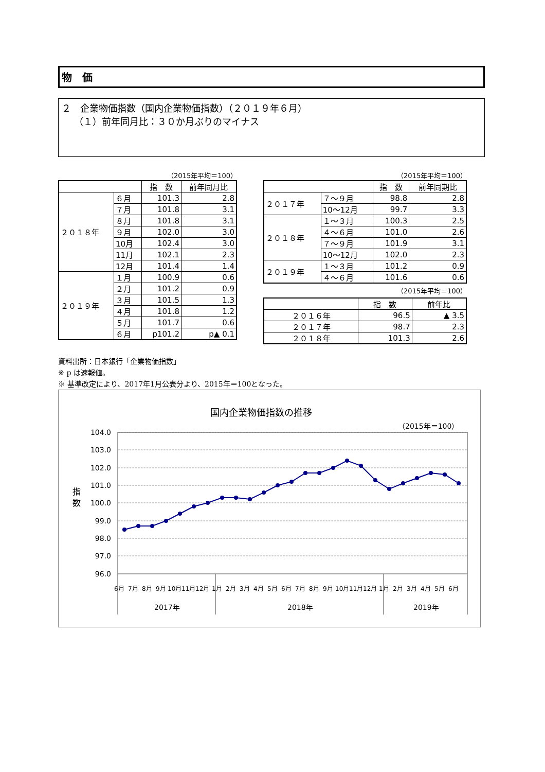物　価
２　企業物価指数（国内企業物価指数）（２０１９年６月）
（１）前年同月比：３０か月ぶりのマイナス
（2015年平均＝100）
| | | 指 数 | 前年同月比 |
| --- | --- | --- | --- |
| ２０１８年 | ６月 | 101.3 | 2.8 |
| | ７月 | 101.8 | 3.1 |
| | ８月 | 101.8 | 3.1 |
| | ９月 | 102.0 | 3.0 |
| | 10月 | 102.4 | 3.0 |
| | 11月 | 102.1 | 2.3 |
| | 12月 | 101.4 | 1.4 |
| ２０１９年 | １月 | 100.9 | 0.6 |
| | ２月 | 101.2 | 0.9 |
| | ３月 | 101.5 | 1.3 |
| | ４月 | 101.8 | 1.2 |
| | ５月 | 101.7 | 0.6 |
| | ６月 | p101.2 | p▲ 0.1 |
（2015年平均＝100）
| | | 指 数 | 前年同期比 |
| --- | --- | --- | --- |
| ２０１７年 | ７～９月 | 98.8 | 2.8 |
| | 10～12月 | 99.7 | 3.3 |
| ２０１８年 | １～３月 | 100.3 | 2.5 |
| | ４～６月 | 101.0 | 2.6 |
| | ７～９月 | 101.9 | 3.1 |
| | 10～12月 | 102.0 | 2.3 |
| ２０１９年 | １～３月 | 101.2 | 0.9 |
| | ４～６月 | 101.6 | 0.6 |
（2015年平均＝100）
| | 指 数 | 前年比 |
| --- | --- | --- |
| ２０１６年 | 96.5 | ▲ 3.5 |
| ２０１７年 | 98.7 | 2.3 |
| ２０１８年 | 101.3 | 2.6 |
資料出所：日本銀行「企業物価指数」
※ p は速報値。
※ 基準改定により、2017年1月公表分より、2015年＝100となった。
国内企業物価指数の推移
（2015年＝100）
104.0
103.0
102.0
101.0
100.0
99.0
98.0
97.0
96.0
指
数
6月
7月
8月
9月
10月
11月
12月
1月
2月
3月
4月
5月
6月
7月
8月
9月
10月
11月
12月
1月
2月
3月
4月
5月
6月
2017年
2018年
2019年